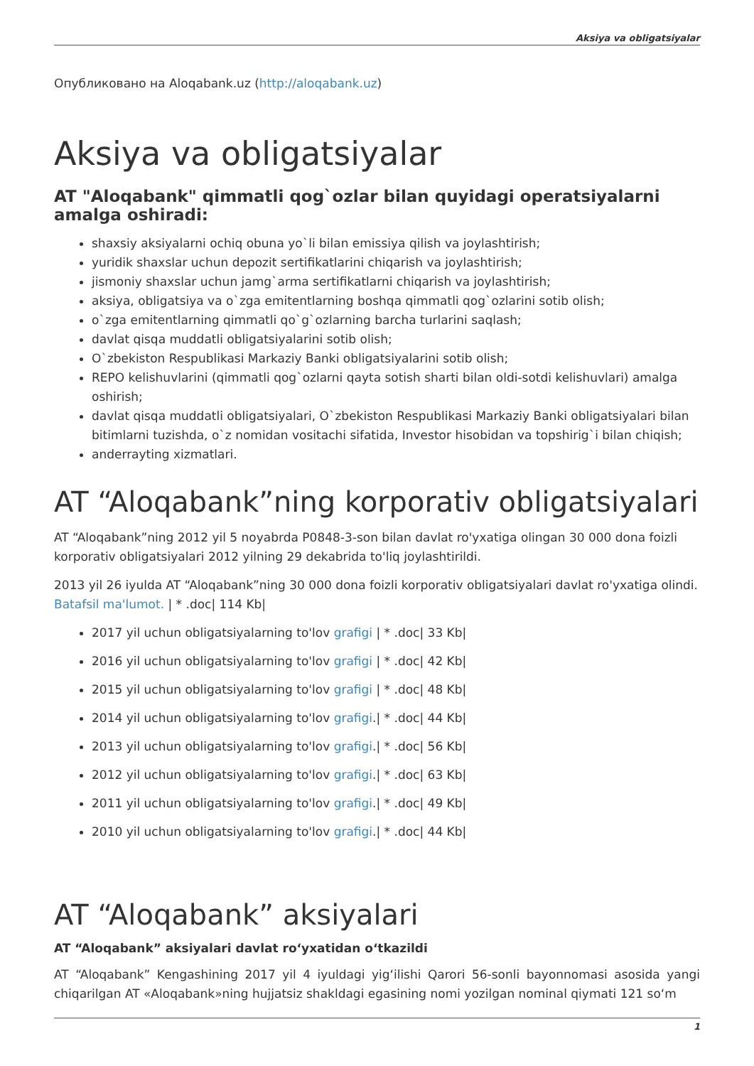Aksiya va obligatsiyalar
Опубликовано на Aloqabank.uz (http://aloqabank.uz)
Aksiya va obligatsiyalar
AT "Aloqabank" qimmatli qog`ozlar bilan quyidagi operatsiyalarni amalga oshiradi:
shaxsiy aksiyalarni ochiq obuna yo`li bilan emissiya qilish va joylashtirish;
yuridik shaxslar uchun depozit sertifikatlarini chiqarish va joylashtirish;
jismoniy shaxslar uchun jamg`arma sertifikatlarni chiqarish va joylashtirish;
aksiya, obligatsiya va o`zga emitentlarning boshqa qimmatli qog`ozlarini sotib olish;
o`zga emitentlarning qimmatli qo`g`ozlarning barcha turlarini saqlash;
davlat qisqa muddatli obligatsiyalarini sotib olish;
O`zbekiston Respublikasi Markaziy Banki obligatsiyalarini sotib olish;
REPO kelishuvlarini (qimmatli qog`ozlarni qayta sotish sharti bilan oldi-sotdi kelishuvlari) amalga oshirish;
davlat qisqa muddatli obligatsiyalari, O`zbekiston Respublikasi Markaziy Banki obligatsiyalari bilan bitimlarni tuzishda, o`z nomidan vositachi sifatida, Investor hisobidan va topshirig`i bilan chiqish;
anderrayting xizmatlari.
AT “Aloqabank”ning korporativ obligatsiyalari
AT “Aloqabank”ning 2012 yil 5 noyabrda P0848-3-son bilan davlat ro'yxatiga olingan 30 000 dona foizli korporativ obligatsiyalari 2012 yilning 29 dekabrida to'liq joylashtirildi.
2013 yil 26 iyulda AT “Aloqabank”ning 30 000 dona foizli korporativ obligatsiyalari davlat ro'yxatiga olindi. Batafsil ma'lumot. | * .doc| 114 Kb|
2017 yil uchun obligatsiyalarning to'lov grafigi | * .doc| 33 Kb|
2016 yil uchun obligatsiyalarning to'lov grafigi | * .doc| 42 Kb|
2015 yil uchun obligatsiyalarning to'lov grafigi | * .doc| 48 Kb|
2014 yil uchun obligatsiyalarning to'lov grafigi.| * .doc| 44 Kb|
2013 yil uchun obligatsiyalarning to'lov grafigi.| * .doc| 56 Kb|
2012 yil uchun obligatsiyalarning to'lov grafigi.| * .doc| 63 Kb|
2011 yil uchun obligatsiyalarning to'lov grafigi.| * .doc| 49 Kb|
2010 yil uchun obligatsiyalarning to'lov grafigi.| * .doc| 44 Kb|
AT “Aloqabank” aksiyalari
AT “Aloqabank” aksiyalari davlat ro‘yxatidan o‘tkazildi
AT “Aloqabank” Kengashining 2017 yil 4 iyuldagi yig‘ilishi Qarori 56-sonli bayonnomasi asosida yangi chiqarilgan AT «Aloqabank»ning hujjatsiz shakldagi egasining nomi yozilgan nominal qiymati 121 so‘m
1